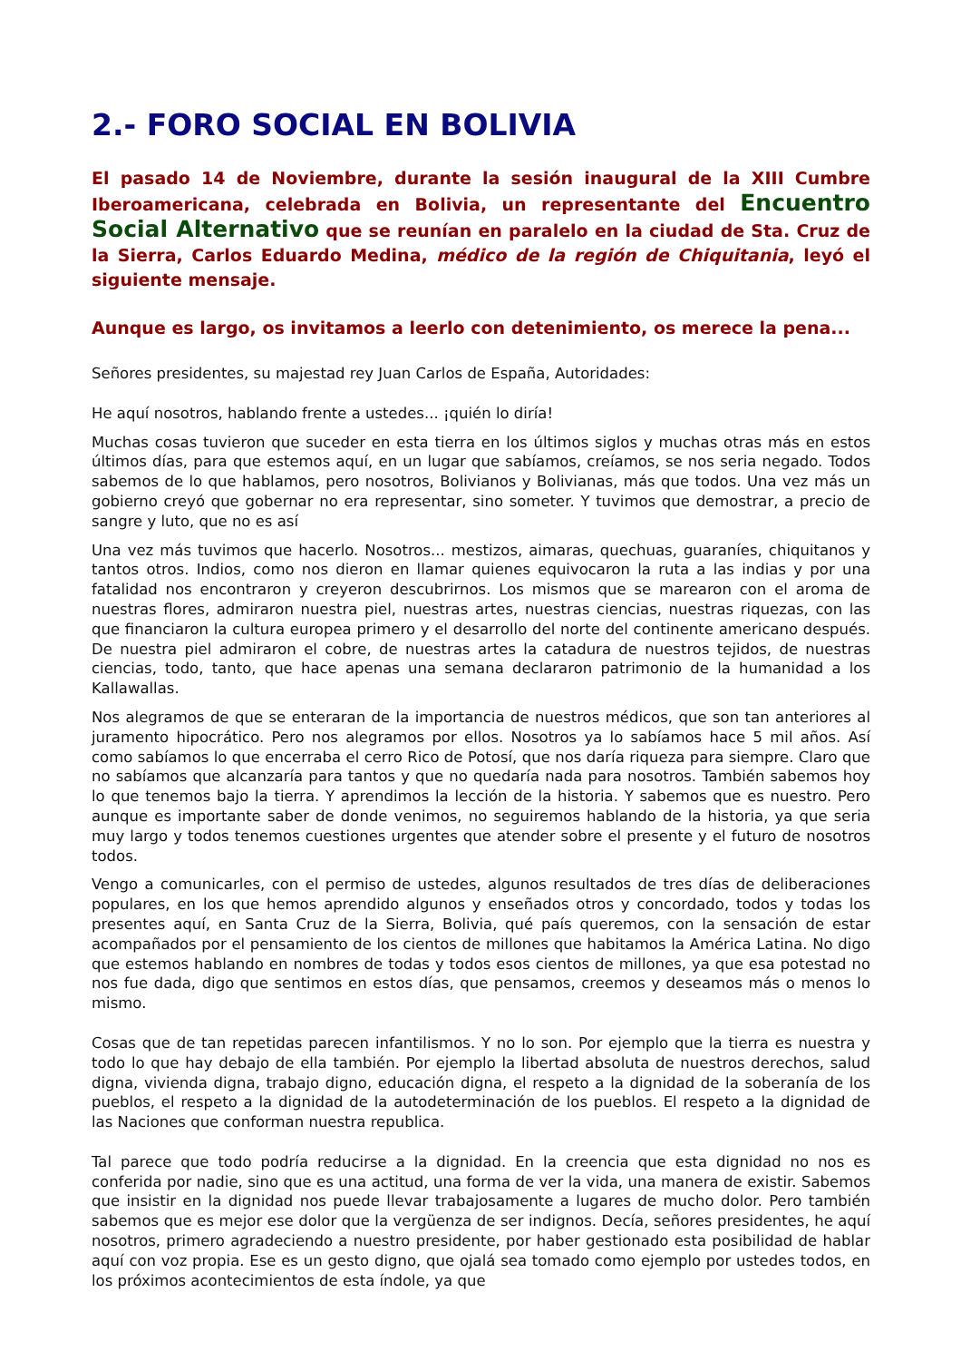2.- FORO SOCIAL EN BOLIVIA
El pasado 14 de Noviembre, durante la sesión inaugural de la XIII Cumbre Iberoamericana, celebrada en Bolivia, un representante del Encuentro Social Alternativo que se reunían en paralelo en la ciudad de Sta. Cruz de la Sierra, Carlos Eduardo Medina, médico de la región de Chiquitania, leyó el siguiente mensaje.
Aunque es largo, os invitamos a leerlo con detenimiento, os merece la pena...
Señores presidentes, su majestad rey Juan Carlos de España, Autoridades:
He aquí nosotros, hablando frente a ustedes... ¡quién lo diría!
Muchas cosas tuvieron que suceder en esta tierra en los últimos siglos y muchas otras más en estos últimos días, para que estemos aquí, en un lugar que sabíamos, creíamos, se nos seria negado. Todos sabemos de lo que hablamos, pero nosotros, Bolivianos y Bolivianas, más que todos. Una vez más un gobierno creyó que gobernar no era representar, sino someter. Y tuvimos que demostrar, a precio de sangre y luto, que no es así
Una vez más tuvimos que hacerlo. Nosotros... mestizos, aimaras, quechuas, guaraníes, chiquitanos y tantos otros. Indios, como nos dieron en llamar quienes equivocaron la ruta a las indias y por una fatalidad nos encontraron y creyeron descubrirnos. Los mismos que se marearon con el aroma de nuestras flores, admiraron nuestra piel, nuestras artes, nuestras ciencias, nuestras riquezas, con las que financiaron la cultura europea primero y el desarrollo del norte del continente americano después. De nuestra piel admiraron el cobre, de nuestras artes la catadura de nuestros tejidos, de nuestras ciencias, todo, tanto, que hace apenas una semana declararon patrimonio de la humanidad a los Kallawallas.
Nos alegramos de que se enteraran de la importancia de nuestros médicos, que son tan anteriores al juramento hipocrático. Pero nos alegramos por ellos. Nosotros ya lo sabíamos hace 5 mil años. Así como sabíamos lo que encerraba el cerro Rico de Potosí, que nos daría riqueza para siempre. Claro que no sabíamos que alcanzaría para tantos y que no quedaría nada para nosotros. También sabemos hoy lo que tenemos bajo la tierra. Y aprendimos la lección de la historia. Y sabemos que es nuestro. Pero aunque es importante saber de donde venimos, no seguiremos hablando de la historia, ya que seria muy largo y todos tenemos cuestiones urgentes que atender sobre el presente y el futuro de nosotros todos.
Vengo a comunicarles, con el permiso de ustedes, algunos resultados de tres días de deliberaciones populares, en los que hemos aprendido algunos y enseñados otros y concordado, todos y todas los presentes aquí, en Santa Cruz de la Sierra, Bolivia, qué país queremos, con la sensación de estar acompañados por el pensamiento de los cientos de millones que habitamos la América Latina. No digo que estemos hablando en nombres de todas y todos esos cientos de millones, ya que esa potestad no nos fue dada, digo que sentimos en estos días, que pensamos, creemos y deseamos más o menos lo mismo.
Cosas que de tan repetidas parecen infantilismos. Y no lo son. Por ejemplo que la tierra es nuestra y todo lo que hay debajo de ella también. Por ejemplo la libertad absoluta de nuestros derechos, salud digna, vivienda digna, trabajo digno, educación digna, el respeto a la dignidad de la soberanía de los pueblos, el respeto a la dignidad de la autodeterminación de los pueblos. El respeto a la dignidad de las Naciones que conforman nuestra republica.
Tal parece que todo podría reducirse a la dignidad. En la creencia que esta dignidad no nos es conferida por nadie, sino que es una actitud, una forma de ver la vida, una manera de existir. Sabemos que insistir en la dignidad nos puede llevar trabajosamente a lugares de mucho dolor. Pero también sabemos que es mejor ese dolor que la vergüenza de ser indignos. Decía, señores presidentes, he aquí nosotros, primero agradeciendo a nuestro presidente, por haber gestionado esta posibilidad de hablar aquí con voz propia. Ese es un gesto digno, que ojalá sea tomado como ejemplo por ustedes todos, en los próximos acontecimientos de esta índole, ya que